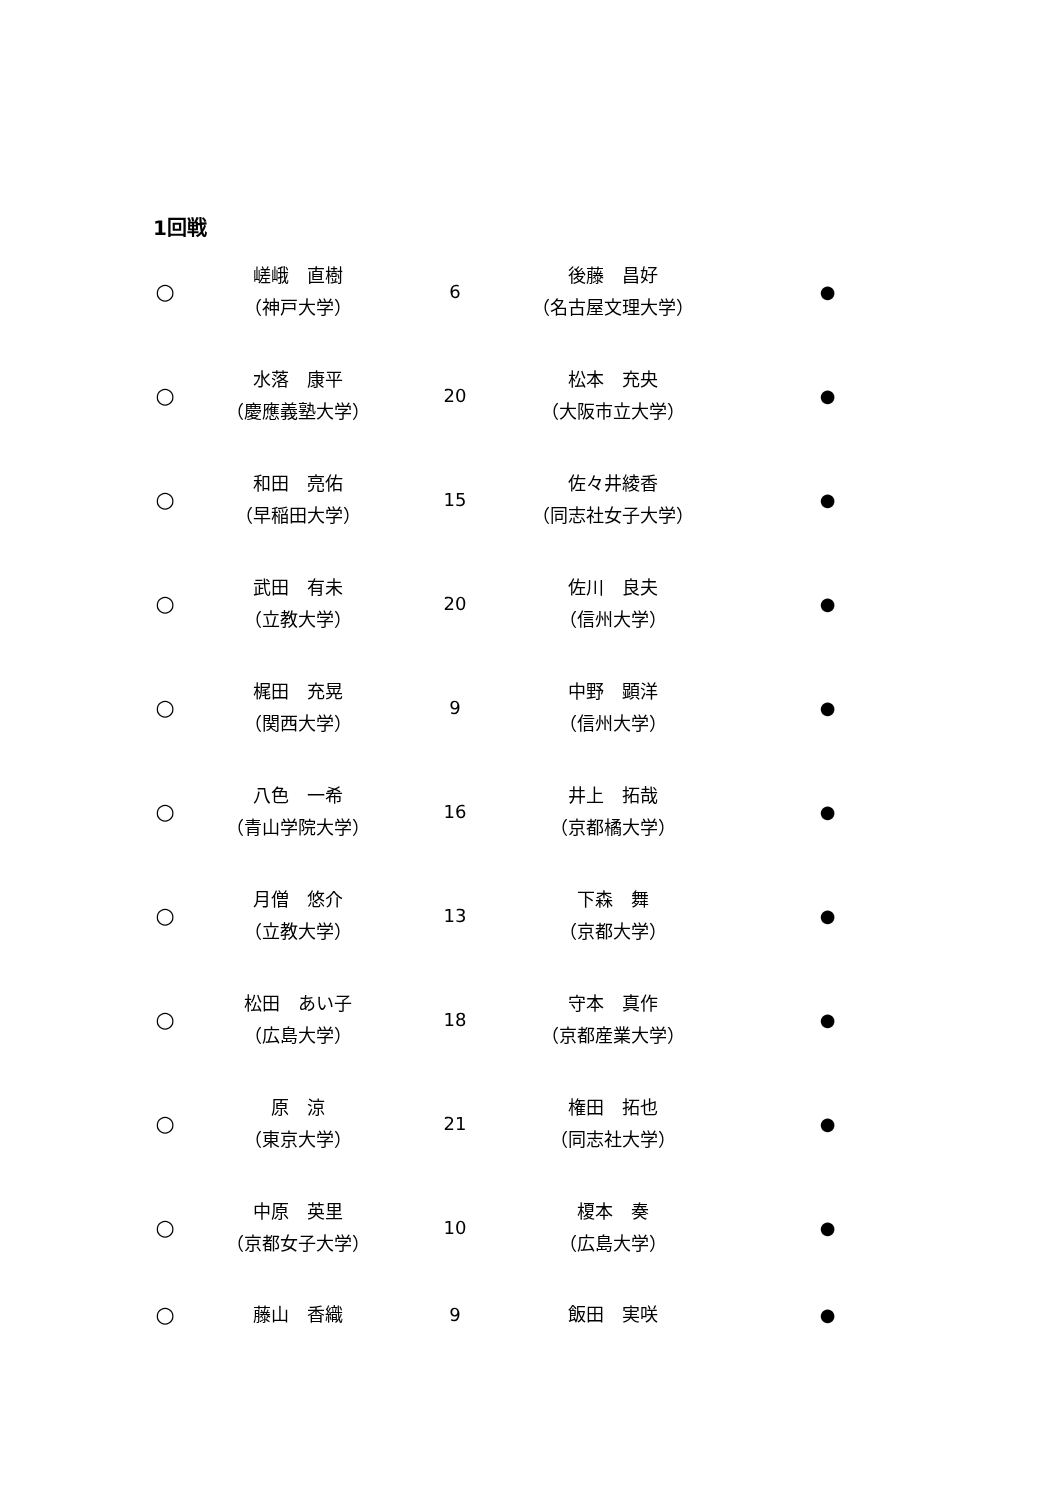1回戦
| ○ | 嵯峨 直樹 （神戸大学） | 6 | 後藤 昌好 （名古屋文理大学） | ● |
| ○ | 水落 康平 （慶應義塾大学） | 20 | 松本 充央 （大阪市立大学） | ● |
| ○ | 和田 亮佑 （早稲田大学） | 15 | 佐々井綾香 （同志社女子大学） | ● |
| ○ | 武田 有未 （立教大学） | 20 | 佐川 良夫 （信州大学） | ● |
| ○ | 梶田 充晃 （関西大学） | 9 | 中野 顕洋 （信州大学） | ● |
| ○ | 八色 一希 （青山学院大学） | 16 | 井上 拓哉 （京都橘大学） | ● |
| ○ | 月僧 悠介 （立教大学） | 13 | 下森 舞 （京都大学） | ● |
| ○ | 松田 あい子 （広島大学） | 18 | 守本 真作 （京都産業大学） | ● |
| ○ | 原 涼 （東京大学） | 21 | 権田 拓也 （同志社大学） | ● |
| ○ | 中原 英里 （京都女子大学） | 10 | 榎本 奏 （広島大学） | ● |
| ○ | 藤山 香織 | 9 | 飯田 実咲 | ● |